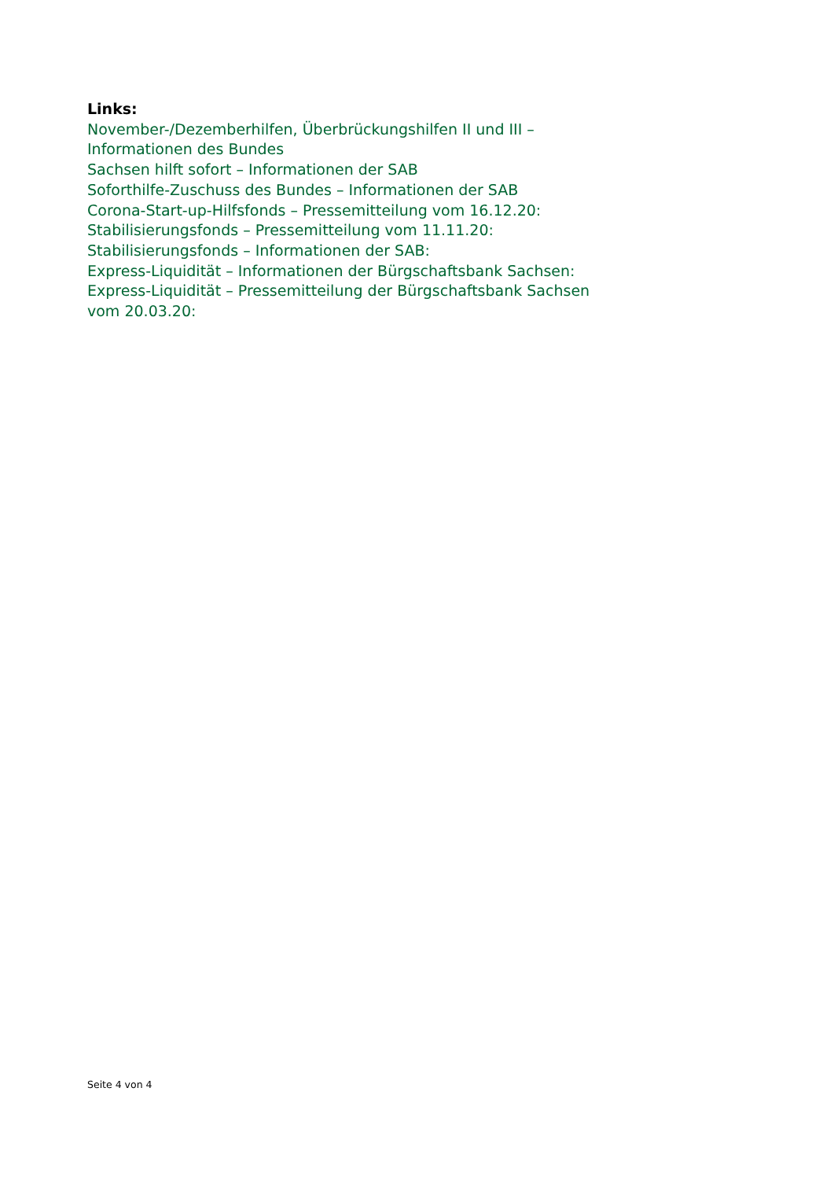Links:
November-/Dezemberhilfen, Überbrückungshilfen II und III –
Informationen des Bundes
Sachsen hilft sofort – Informationen der SAB
Soforthilfe-Zuschuss des Bundes – Informationen der SAB
Corona-Start-up-Hilfsfonds – Pressemitteilung vom 16.12.20:
Stabilisierungsfonds – Pressemitteilung vom 11.11.20:
Stabilisierungsfonds – Informationen der SAB:
Express-Liquidität – Informationen der Bürgschaftsbank Sachsen:
Express-Liquidität – Pressemitteilung der Bürgschaftsbank Sachsen
vom 20.03.20:
Seite 4 von 4